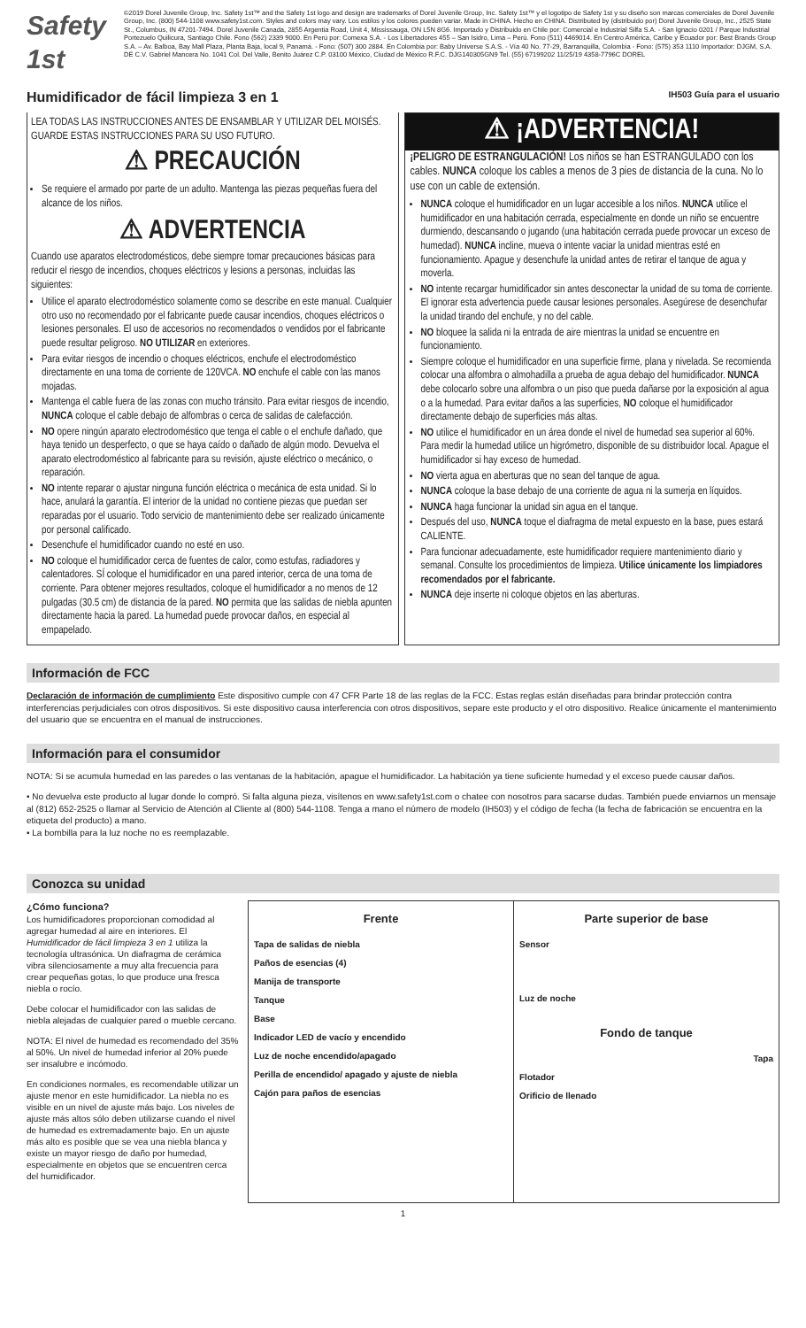Safety 1st
©2019 Dorel Juvenile Group, Inc. Safety 1st™ and the Safety 1st logo and design are trademarks of Dorel Juvenile Group, Inc. Safety 1st™ y el logotipo de Safety 1st y su diseño son marcas comerciales de Dorel Juvenile Group, Inc. (800) 544-1108 www.safety1st.com. Styles and colors may vary. Los estilos y los colores pueden variar. Made in CHINA. Hecho en CHINA. Distributed by (distribuido por) Dorel Juvenile Group, Inc., 2525 State St., Columbus, IN 47201-7494. Dorel Juvenile Canada, 2855 Argentia Road, Unit 4, Mississauga, ON L5N 8G6. Importado y Distribuido en Chile por: Comercial e Industrial Silfa S.A. - San Ignacio 0201 / Parque Industrial Portezuelo Quilicura, Santiago Chile. Fono (562) 2339 9000. En Perú por: Comexa S.A. - Los Libertadores 455 – San Isidro, Lima – Perú. Fono (511) 4469014. En Centro América, Caribe y Ecuador por: Best Brands Group S.A. – Av. Balboa, Bay Mall Plaza, Planta Baja, local 9, Panamá. - Fono: (507) 300 2884. En Colombia por: Baby Universe S.A.S. - Vía 40 No. 77-29, Barranquilla, Colombia - Fono: (575) 353 1110 Importador: DJGM, S.A. DE C.V. Gabriel Mancera No. 1041 Col. Del Valle, Benito Juárez C.P. 03100 México, Ciudad de México R.F.C. DJG140305GN9 Tel. (55) 67199202 11/25/19 4358-7796C DOREL
Humidificador de fácil limpieza 3 en 1 IH503 Guía para el usuario
LEA TODAS LAS INSTRUCCIONES ANTES DE ENSAMBLAR Y UTILIZAR DEL MOISÉS. GUARDE ESTAS INSTRUCCIONES PARA SU USO FUTURO.
⚠ PRECAUCIÓN
Se requiere el armado por parte de un adulto. Mantenga las piezas pequeñas fuera del alcance de los niños.
⚠ ADVERTENCIA
Cuando use aparatos electrodomésticos, debe siempre tomar precauciones básicas para reducir el riesgo de incendios, choques eléctricos y lesions a personas, incluidas las siguientes:
Utilice el aparato electrodoméstico solamente como se describe en este manual. Cualquier otro uso no recomendado por el fabricante puede causar incendios, choques eléctricos o lesiones personales. El uso de accesorios no recomendados o vendidos por el fabricante puede resultar peligroso. NO UTILIZAR en exteriores.
Para evitar riesgos de incendio o choques eléctricos, enchufe el electrodoméstico directamente en una toma de corriente de 120VCA. NO enchufe el cable con las manos mojadas.
Mantenga el cable fuera de las zonas con mucho tránsito. Para evitar riesgos de incendio, NUNCA coloque el cable debajo de alfombras o cerca de salidas de calefacción.
NO opere ningún aparato electrodoméstico que tenga el cable o el enchufe dañado, que haya tenido un desperfecto, o que se haya caído o dañado de algún modo. Devuelva el aparato electrodoméstico al fabricante para su revisión, ajuste eléctrico o mecánico, o reparación.
NO intente reparar o ajustar ninguna función eléctrica o mecánica de esta unidad. Si lo hace, anulará la garantía. El interior de la unidad no contiene piezas que puedan ser reparadas por el usuario. Todo servicio de mantenimiento debe ser realizado únicamente por personal calificado.
Desenchufe el humidificador cuando no esté en uso.
NO coloque el humidificador cerca de fuentes de calor, como estufas, radiadores y calentadores. SÍ coloque el humidificador en una pared interior, cerca de una toma de corriente. Para obtener mejores resultados, coloque el humidificador a no menos de 12 pulgadas (30.5 cm) de distancia de la pared. NO permita que las salidas de niebla apunten directamente hacia la pared. La humedad puede provocar daños, en especial al empapelado.
⚠ ¡ADVERTENCIA!
¡PELIGRO DE ESTRANGULACIÓN! Los niños se han ESTRANGULADO con los cables. NUNCA coloque los cables a menos de 3 pies de distancia de la cuna. No lo use con un cable de extensión.
NUNCA coloque el humidificador en un lugar accesible a los niños. NUNCA utilice el humidificador en una habitación cerrada, especialmente en donde un niño se encuentre durmiendo, descansando o jugando (una habitación cerrada puede provocar un exceso de humedad). NUNCA incline, mueva o intente vaciar la unidad mientras esté en funcionamiento. Apague y desenchufe la unidad antes de retirar el tanque de agua y moverla.
NO intente recargar humidificador sin antes desconectar la unidad de su toma de corriente. El ignorar esta advertencia puede causar lesiones personales. Asegúrese de desenchufar la unidad tirando del enchufe, y no del cable.
NO bloquee la salida ni la entrada de aire mientras la unidad se encuentre en funcionamiento.
Siempre coloque el humidificador en una superficie firme, plana y nivelada. Se recomienda colocar una alfombra o almohadilla a prueba de agua debajo del humidificador. NUNCA debe colocarlo sobre una alfombra o un piso que pueda dañarse por la exposición al agua o a la humedad. Para evitar daños a las superficies, NO coloque el humidificador directamente debajo de superficies más altas.
NO utilice el humidificador en un área donde el nivel de humedad sea superior al 60%. Para medir la humedad utilice un higrómetro, disponible de su distribuidor local. Apague el humidificador si hay exceso de humedad.
NO vierta agua en aberturas que no sean del tanque de agua.
NUNCA coloque la base debajo de una corriente de agua ni la sumerja en líquidos.
NUNCA haga funcionar la unidad sin agua en el tanque.
Después del uso, NUNCA toque el diafragma de metal expuesto en la base, pues estará CALIENTE.
Para funcionar adecuadamente, este humidificador requiere mantenimiento diario y semanal. Consulte los procedimientos de limpieza. Utilice únicamente los limpiadores recomendados por el fabricante.
NUNCA deje inserte ni coloque objetos en las aberturas.
Información de FCC
Declaración de información de cumplimiento Este dispositivo cumple con 47 CFR Parte 18 de las reglas de la FCC. Estas reglas están diseñadas para brindar protección contra interferencias perjudiciales con otros dispositivos. Si este dispositivo causa interferencia con otros dispositivos, separe este producto y el otro dispositivo. Realice únicamente el mantenimiento del usuario que se encuentra en el manual de instrucciones.
Información para el consumidor
NOTA: Si se acumula humedad en las paredes o las ventanas de la habitación, apague el humidificador. La habitación ya tiene suficiente humedad y el exceso puede causar daños.
• No devuelva este producto al lugar donde lo compró. Si falta alguna pieza, visítenos en www.safety1st.com o chatee con nosotros para sacarse dudas. También puede enviarnos un mensaje al (812) 652-2525 o llamar al Servicio de Atención al Cliente al (800) 544-1108. Tenga a mano el número de modelo (IH503) y el código de fecha (la fecha de fabricación se encuentra en la etiqueta del producto) a mano.
• La bombilla para la luz noche no es reemplazable.
Conozca su unidad
¿Cómo funciona?
Los humidificadores proporcionan comodidad al agregar humedad al aire en interiores. El Humidificador de fácil limpieza 3 en 1 utiliza la tecnología ultrasónica. Un diafragma de cerámica vibra silenciosamente a muy alta frecuencia para crear pequeñas gotas, lo que produce una fresca niebla o rocío.
Debe colocar el humidificador con las salidas de niebla alejadas de cualquier pared o mueble cercano.
NOTA: El nivel de humedad es recomendado del 35% al 50%. Un nivel de humedad inferior al 20% puede ser insalubre e incómodo.
En condiciones normales, es recomendable utilizar un ajuste menor en este humidificador. La niebla no es visible en un nivel de ajuste más bajo. Los niveles de ajuste más altos sólo deben utilizarse cuando el nivel de humedad es extremadamente bajo. En un ajuste más alto es posible que se vea una niebla blanca y existe un mayor riesgo de daño por humedad, especialmente en objetos que se encuentren cerca del humidificador.
Frente
Tapa de salidas de niebla
Paños de esencias (4)
Manija de transporte
Tanque
Base
Indicador LED de vacío y encendido
Luz de noche encendido/apagado
Perilla de encendido/ apagado y ajuste de niebla
Cajón para paños de esencias
Parte superior de base
Sensor
Luz de noche
Fondo de tanque
Tapa
Flotador
Orificio de llenado
1